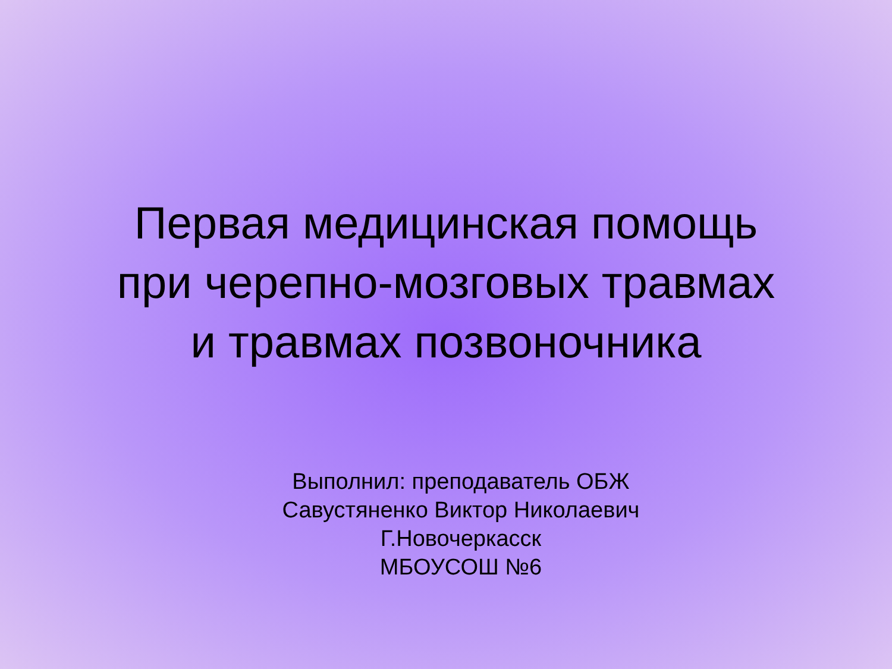Первая медицинская помощь
при черепно-мозговых травмах
и травмах позвоночника
Выполнил: преподаватель ОБЖ
Савустяненко Виктор Николаевич
Г.Новочеркасск
МБОУСОШ №6